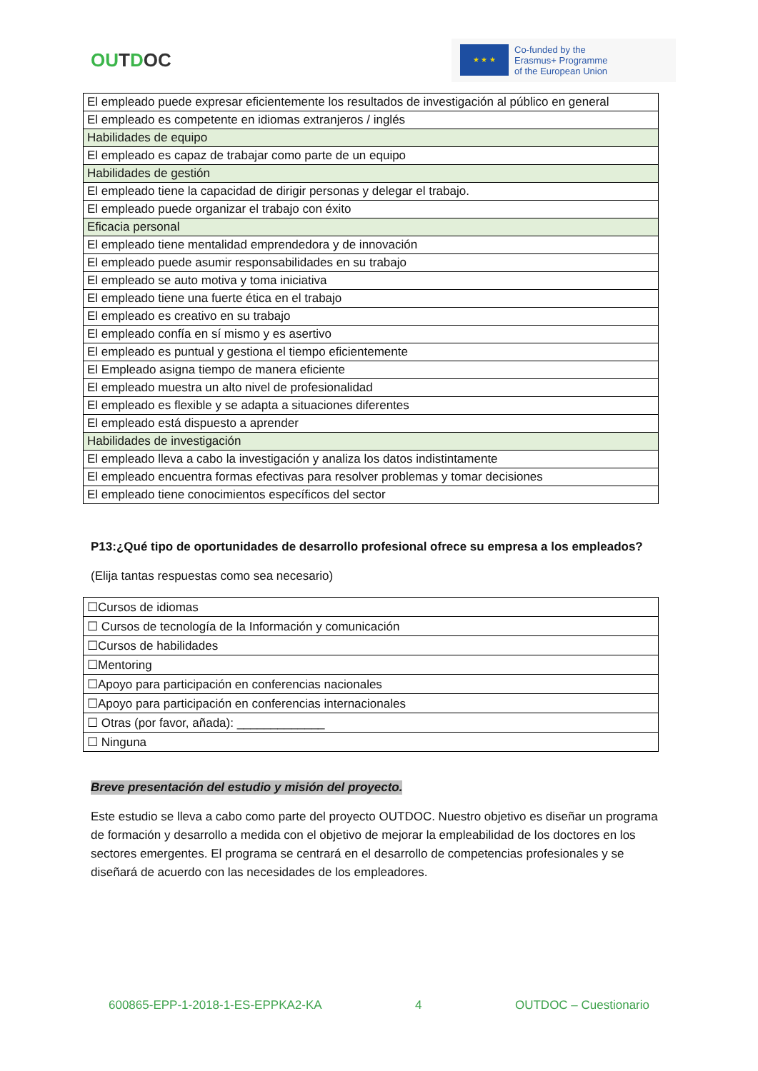OUTDOC
★ ★ ★
Co-funded by the
Erasmus+ Programme
of the European Union
| El empleado puede expresar eficientemente los resultados de investigación al público en general |
| El empleado es competente en idiomas extranjeros / inglés |
| Habilidades de equipo |
| El empleado es capaz de trabajar como parte de un equipo |
| Habilidades de gestión |
| El empleado tiene la capacidad de dirigir personas y delegar el trabajo. |
| El empleado puede organizar el trabajo con éxito |
| Eficacia personal |
| El empleado tiene mentalidad emprendedora y de innovación |
| El empleado puede asumir responsabilidades en su trabajo |
| El empleado se auto motiva y toma iniciativa |
| El empleado tiene una fuerte ética en el trabajo |
| El empleado es creativo en su trabajo |
| El empleado confía en sí mismo y es asertivo |
| El empleado es puntual y gestiona el tiempo eficientemente |
| El Empleado asigna tiempo de manera eficiente |
| El empleado muestra un alto nivel de profesionalidad |
| El empleado es flexible y se adapta a situaciones diferentes |
| El empleado está dispuesto a aprender |
| Habilidades de investigación |
| El empleado lleva a cabo la investigación y analiza los datos indistintamente |
| El empleado encuentra formas efectivas para resolver problemas y tomar decisiones |
| El empleado tiene conocimientos específicos del sector |
P13:¿Qué tipo de oportunidades de desarrollo profesional ofrece su empresa a los empleados?
(Elija tantas respuestas como sea necesario)
| ☐Cursos de idiomas |
| ☐ Cursos de tecnología de la Información y comunicación |
| ☐Cursos de habilidades |
| ☐Mentoring |
| ☐Apoyo para participación en conferencias nacionales |
| ☐Apoyo para participación en conferencias internacionales |
| ☐ Otras (por favor, añada): _____________ |
| ☐ Ninguna |
Breve presentación del estudio y misión del proyecto.
Este estudio se lleva a cabo como parte del proyecto OUTDOC. Nuestro objetivo es diseñar un programa de formación y desarrollo a medida con el objetivo de mejorar la empleabilidad de los doctores en los sectores emergentes. El programa se centrará en el desarrollo de competencias profesionales y se diseñará de acuerdo con las necesidades de los empleadores.
600865-EPP-1-2018-1-ES-EPPKA2-KA 4 OUTDOC – Cuestionario